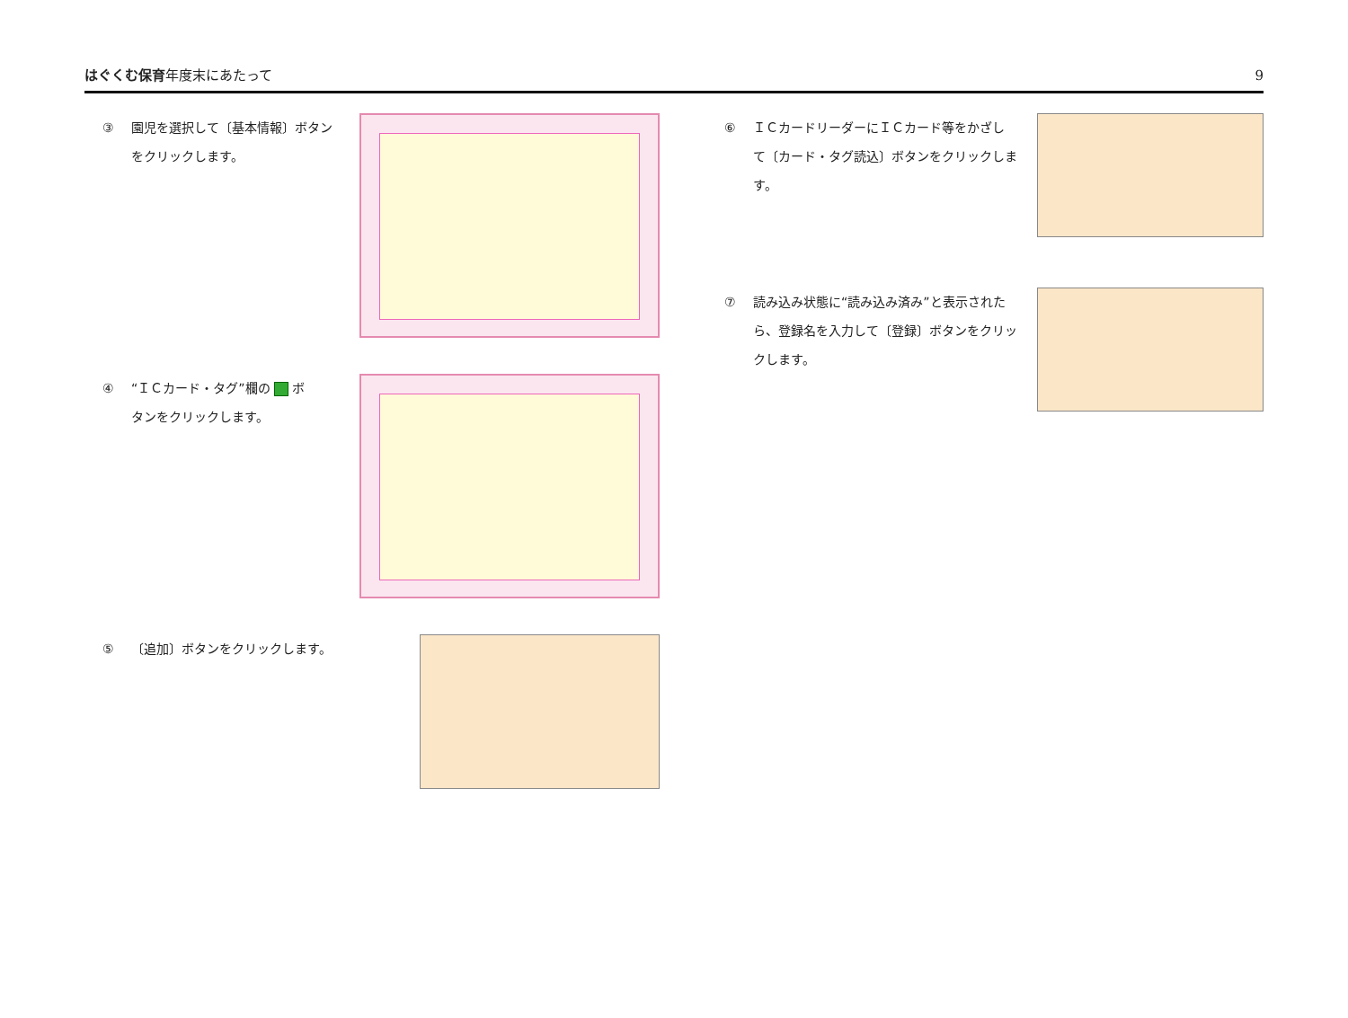はぐくむ保育年度末にあたって 9
③ 園児を選択して〔基本情報〕ボタン
をクリックします。
④ “ＩＣカード・タグ”欄の ボ
タンをクリックします。
⑤ 〔追加〕ボタンをクリックします。
⑥ ＩＣカードリーダーにＩＣカード等をかざし
て〔カード・タグ読込〕ボタンをクリックしま
す。
⑦ 読み込み状態に“読み込み済み”と表示された
ら、登録名を入力して〔登録〕ボタンをクリッ
クします。